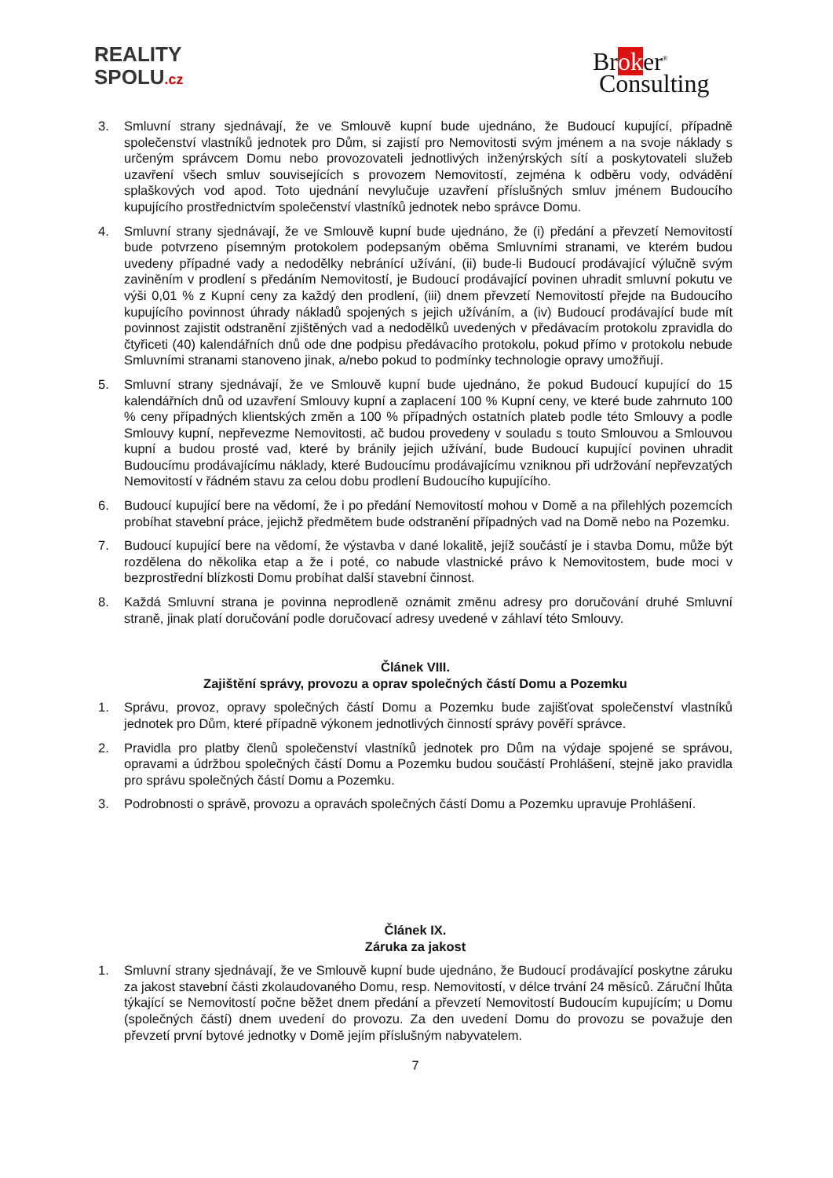REALITY
SPOLU.cz
Broker<sup>®</sup>
Consulting
3. Smluvní strany sjednávají, že ve Smlouvě kupní bude ujednáno, že Budoucí kupující, případně společenství vlastníků jednotek pro Dům, si zajistí pro Nemovitosti svým jménem a na svoje náklady s určeným správcem Domu nebo provozovateli jednotlivých inženýrských sítí a poskytovateli služeb uzavření všech smluv souvisejících s provozem Nemovitostí, zejména k odběru vody, odvádění splaškových vod apod. Toto ujednání nevylučuje uzavření příslušných smluv jménem Budoucího kupujícího prostřednictvím společenství vlastníků jednotek nebo správce Domu.
4. Smluvní strany sjednávají, že ve Smlouvě kupní bude ujednáno, že (i) předání a převzetí Nemovitostí bude potvrzeno písemným protokolem podepsaným oběma Smluvními stranami, ve kterém budou uvedeny případné vady a nedodělky nebránící užívání, (ii) bude-li Budoucí prodávající výlučně svým zaviněním v prodlení s předáním Nemovitostí, je Budoucí prodávající povinen uhradit smluvní pokutu ve výši 0,01 % z Kupní ceny za každý den prodlení, (iii) dnem převzetí Nemovitostí přejde na Budoucího kupujícího povinnost úhrady nákladů spojených s jejich užíváním, a (iv) Budoucí prodávající bude mít povinnost zajistit odstranění zjištěných vad a nedodělků uvedených v předávacím protokolu zpravidla do čtyřiceti (40) kalendářních dnů ode dne podpisu předávacího protokolu, pokud přímo v protokolu nebude Smluvními stranami stanoveno jinak, a/nebo pokud to podmínky technologie opravy umožňují.
5. Smluvní strany sjednávají, že ve Smlouvě kupní bude ujednáno, že pokud Budoucí kupující do 15 kalendářních dnů od uzavření Smlouvy kupní a zaplacení 100 % Kupní ceny, ve které bude zahrnuto 100 % ceny případných klientských změn a 100 % případných ostatních plateb podle této Smlouvy a podle Smlouvy kupní, nepřevezme Nemovitosti, ač budou provedeny v souladu s touto Smlouvou a Smlouvou kupní a budou prosté vad, které by bránily jejich užívání, bude Budoucí kupující povinen uhradit Budoucímu prodávajícímu náklady, které Budoucímu prodávajícímu vzniknou při udržování nepřevzatých Nemovitostí v řádném stavu za celou dobu prodlení Budoucího kupujícího.
6. Budoucí kupující bere na vědomí, že i po předání Nemovitostí mohou v Domě a na přilehlých pozemcích probíhat stavební práce, jejichž předmětem bude odstranění případných vad na Domě nebo na Pozemku.
7. Budoucí kupující bere na vědomí, že výstavba v dané lokalitě, jejíž součástí je i stavba Domu, může být rozdělena do několika etap a že i poté, co nabude vlastnické právo k Nemovitostem, bude moci v bezprostřední blízkosti Domu probíhat další stavební činnost.
8. Každá Smluvní strana je povinna neprodleně oznámit změnu adresy pro doručování druhé Smluvní straně, jinak platí doručování podle doručovací adresy uvedené v záhlaví této Smlouvy.
Článek VIII.
Zajištění správy, provozu a oprav společných částí Domu a Pozemku
1. Správu, provoz, opravy společných částí Domu a Pozemku bude zajišťovat společenství vlastníků jednotek pro Dům, které případně výkonem jednotlivých činností správy pověří správce.
2. Pravidla pro platby členů společenství vlastníků jednotek pro Dům na výdaje spojené se správou, opravami a údržbou společných částí Domu a Pozemku budou součástí Prohlášení, stejně jako pravidla pro správu společných částí Domu a Pozemku.
3. Podrobnosti o správě, provozu a opravách společných částí Domu a Pozemku upravuje Prohlášení.
Článek IX.
Záruka za jakost
1. Smluvní strany sjednávají, že ve Smlouvě kupní bude ujednáno, že Budoucí prodávající poskytne záruku za jakost stavební části zkolaudovaného Domu, resp. Nemovitostí, v délce trvání 24 měsíců. Záruční lhůta týkající se Nemovitostí počne běžet dnem předání a převzetí Nemovitostí Budoucím kupujícím; u Domu (společných částí) dnem uvedení do provozu. Za den uvedení Domu do provozu se považuje den převzetí první bytové jednotky v Domě jejím příslušným nabyvatelem.
7